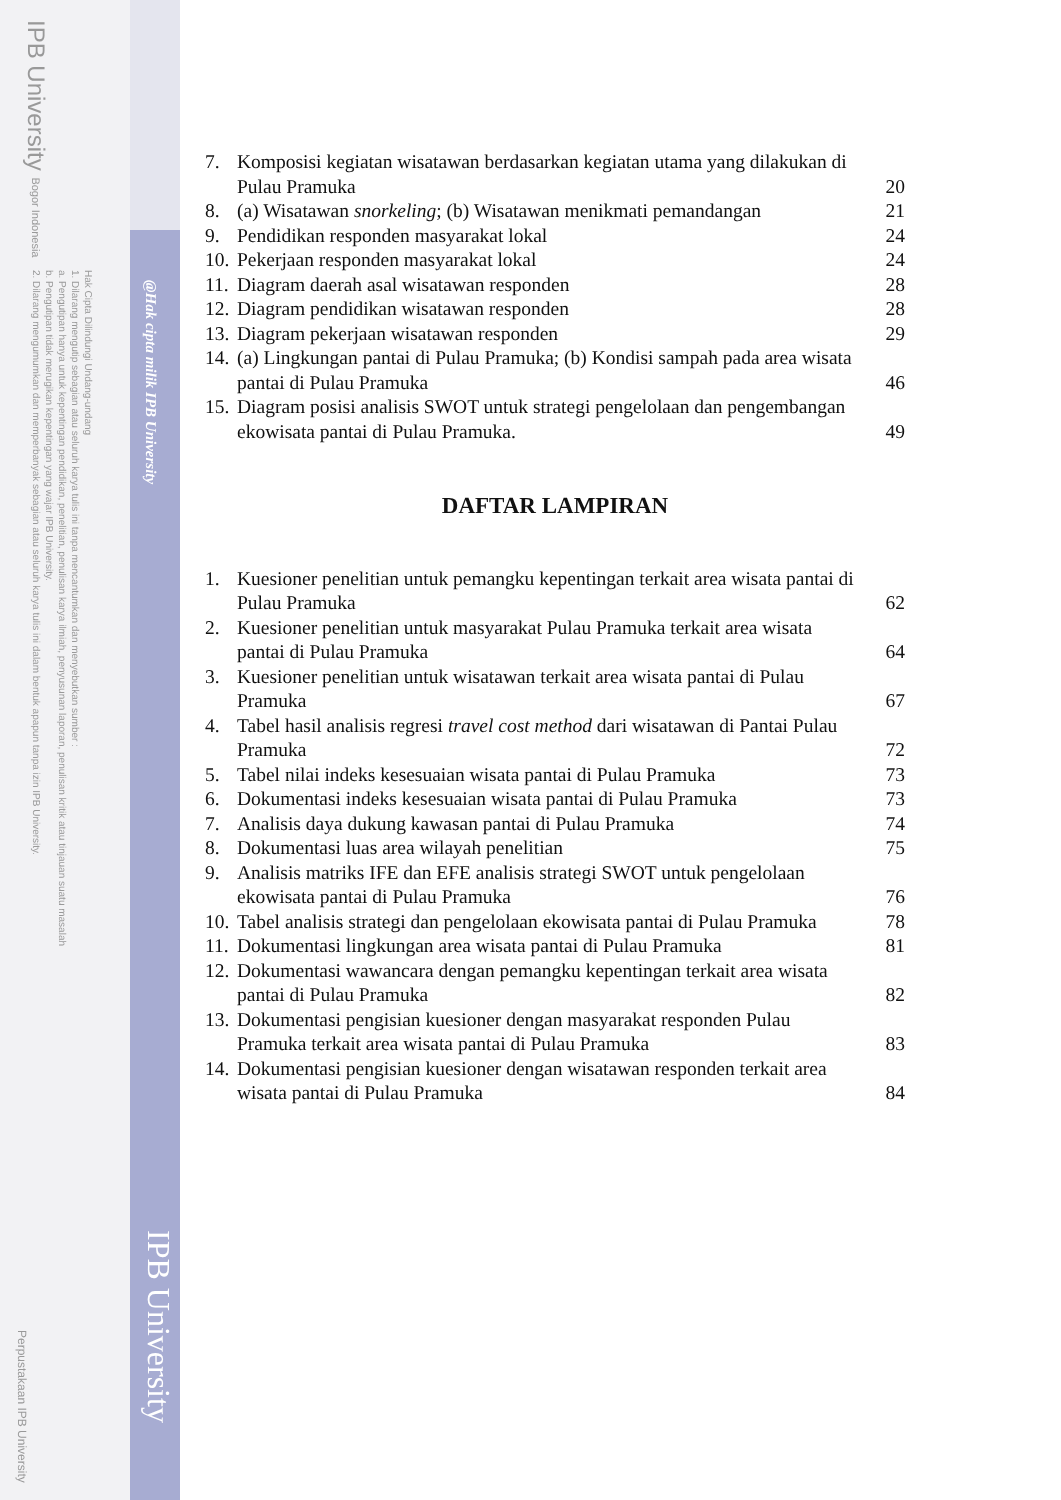IPB University Bogor Indonesia
Hak Cipta Dilindungi Undang-undang
1. Dilarang mengutip sebagian atau seluruh karya tulis ini tanpa mencantumkan dan menyebutkan sumber :
a. Pengutipan hanya untuk kepentingan pendidikan, penelitian, penulisan karya ilmiah, penyusunan laporan, penulisan kritik atau tinjauan suatu masalah
b. Pengutipan tidak merugikan kepentingan yang wajar IPB University.
2. Dilarang mengumumkan dan memperbanyak sebagian atau seluruh karya tulis ini dalam bentuk apapun tanpa izin IPB University.
@Hak cipta milik IPB University
IPB University
Perpustakaan IPB University
| 7. | Komposisi kegiatan wisatawan berdasarkan kegiatan utama yang dilakukan di Pulau Pramuka | 20 |
| 8. | (a) Wisatawan snorkeling ; (b) Wisatawan menikmati pemandangan | 21 |
| 9. | Pendidikan responden masyarakat lokal | 24 |
| 10. | Pekerjaan responden masyarakat lokal | 24 |
| 11. | Diagram daerah asal wisatawan responden | 28 |
| 12. | Diagram pendidikan wisatawan responden | 28 |
| 13. | Diagram pekerjaan wisatawan responden | 29 |
| 14. | (a) Lingkungan pantai di Pulau Pramuka; (b) Kondisi sampah pada area wisata pantai di Pulau Pramuka | 46 |
| 15. | Diagram posisi analisis SWOT untuk strategi pengelolaan dan pengembangan ekowisata pantai di Pulau Pramuka. | 49 |
DAFTAR LAMPIRAN
| 1. | Kuesioner penelitian untuk pemangku kepentingan terkait area wisata pantai di Pulau Pramuka | 62 |
| 2. | Kuesioner penelitian untuk masyarakat Pulau Pramuka terkait area wisata pantai di Pulau Pramuka | 64 |
| 3. | Kuesioner penelitian untuk wisatawan terkait area wisata pantai di Pulau Pramuka | 67 |
| 4. | Tabel hasil analisis regresi travel cost method dari wisatawan di Pantai Pulau Pramuka | 72 |
| 5. | Tabel nilai indeks kesesuaian wisata pantai di Pulau Pramuka | 73 |
| 6. | Dokumentasi indeks kesesuaian wisata pantai di Pulau Pramuka | 73 |
| 7. | Analisis daya dukung kawasan pantai di Pulau Pramuka | 74 |
| 8. | Dokumentasi luas area wilayah penelitian | 75 |
| 9. | Analisis matriks IFE dan EFE analisis strategi SWOT untuk pengelolaan ekowisata pantai di Pulau Pramuka | 76 |
| 10. | Tabel analisis strategi dan pengelolaan ekowisata pantai di Pulau Pramuka | 78 |
| 11. | Dokumentasi lingkungan area wisata pantai di Pulau Pramuka | 81 |
| 12. | Dokumentasi wawancara dengan pemangku kepentingan terkait area wisata pantai di Pulau Pramuka | 82 |
| 13. | Dokumentasi pengisian kuesioner dengan masyarakat responden Pulau Pramuka terkait area wisata pantai di Pulau Pramuka | 83 |
| 14. | Dokumentasi pengisian kuesioner dengan wisatawan responden terkait area wisata pantai di Pulau Pramuka | 84 |